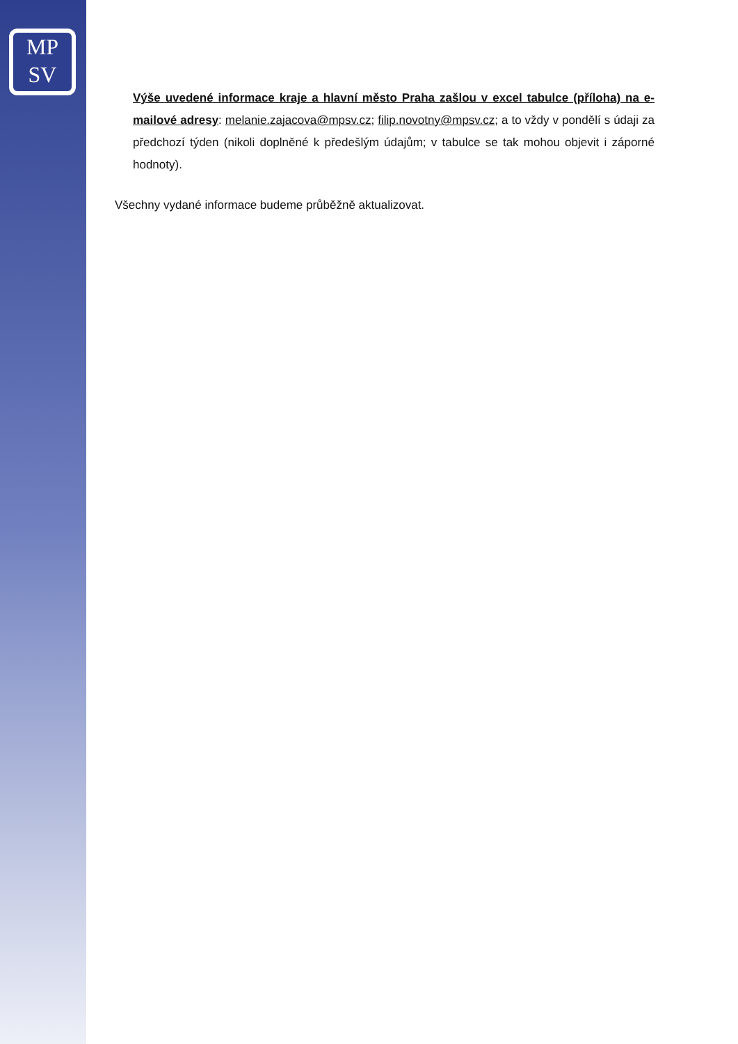MP
SV
Výše uvedené informace kraje a hlavní město Praha zašlou v excel tabulce (příloha) na e-mailové adresy: melanie.zajacova@mpsv.cz; filip.novotny@mpsv.cz; a to vždy v pondělí s údaji za předchozí týden (nikoli doplněné k předešlým údajům; v tabulce se tak mohou objevit i záporné hodnoty).
Všechny vydané informace budeme průběžně aktualizovat.